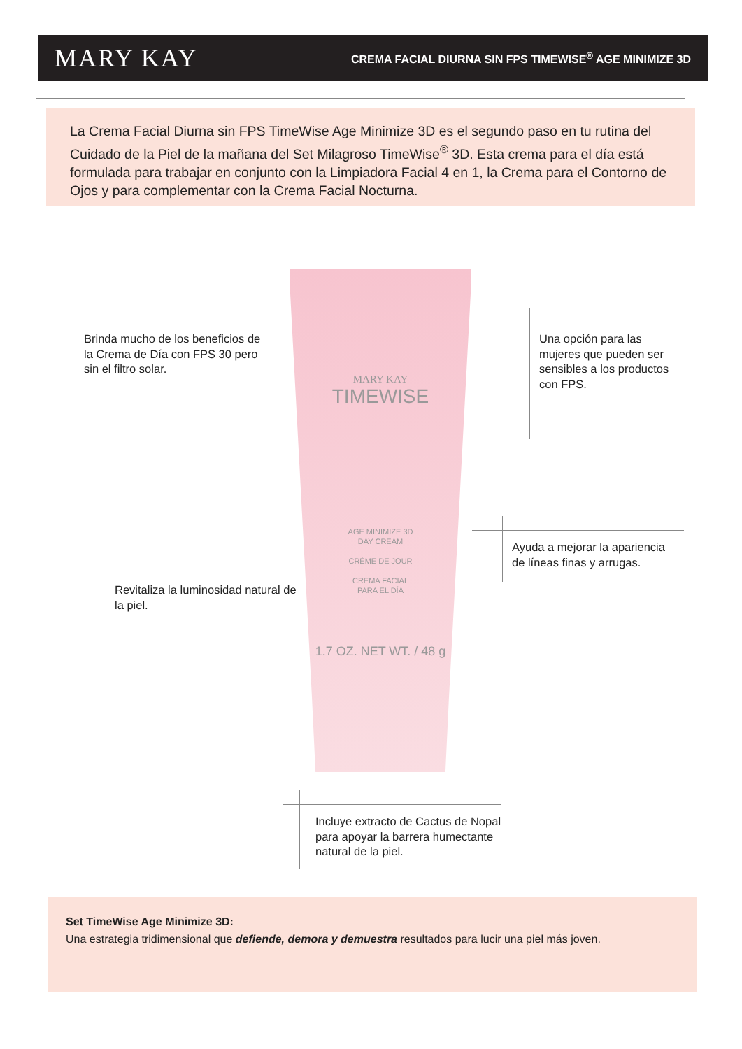MARY KAY
CREMA FACIAL DIURNA SIN FPS TIMEWISE<sup>®</sup> AGE MINIMIZE 3D
La Crema Facial Diurna sin FPS TimeWise Age Minimize 3D es el segundo paso en tu rutina del Cuidado de la Piel de la mañana del Set Milagroso TimeWise<sup>®</sup> 3D. Esta crema para el día está formulada para trabajar en conjunto con la Limpiadora Facial 4 en 1, la Crema para el Contorno de Ojos y para complementar con la Crema Facial Nocturna.
MARY KAY
TIMEWISE
AGE MINIMIZE 3D
DAY CREAM
CRÈME DE JOUR
CREMA FACIAL
PARA EL DÍA
1.7 OZ. NET WT. / 48 g
Brinda mucho de los beneficios de la Crema de Día con FPS 30 pero sin el filtro solar.
Una opción para las mujeres que pueden ser sensibles a los productos con FPS.
Ayuda a mejorar la apariencia de líneas finas y arrugas.
Revitaliza la luminosidad natural de la piel.
Incluye extracto de Cactus de Nopal para apoyar la barrera humectante natural de la piel.
Set TimeWise Age Minimize 3D:
Una estrategia tridimensional que defiende, demora y demuestra resultados para lucir una piel más joven.